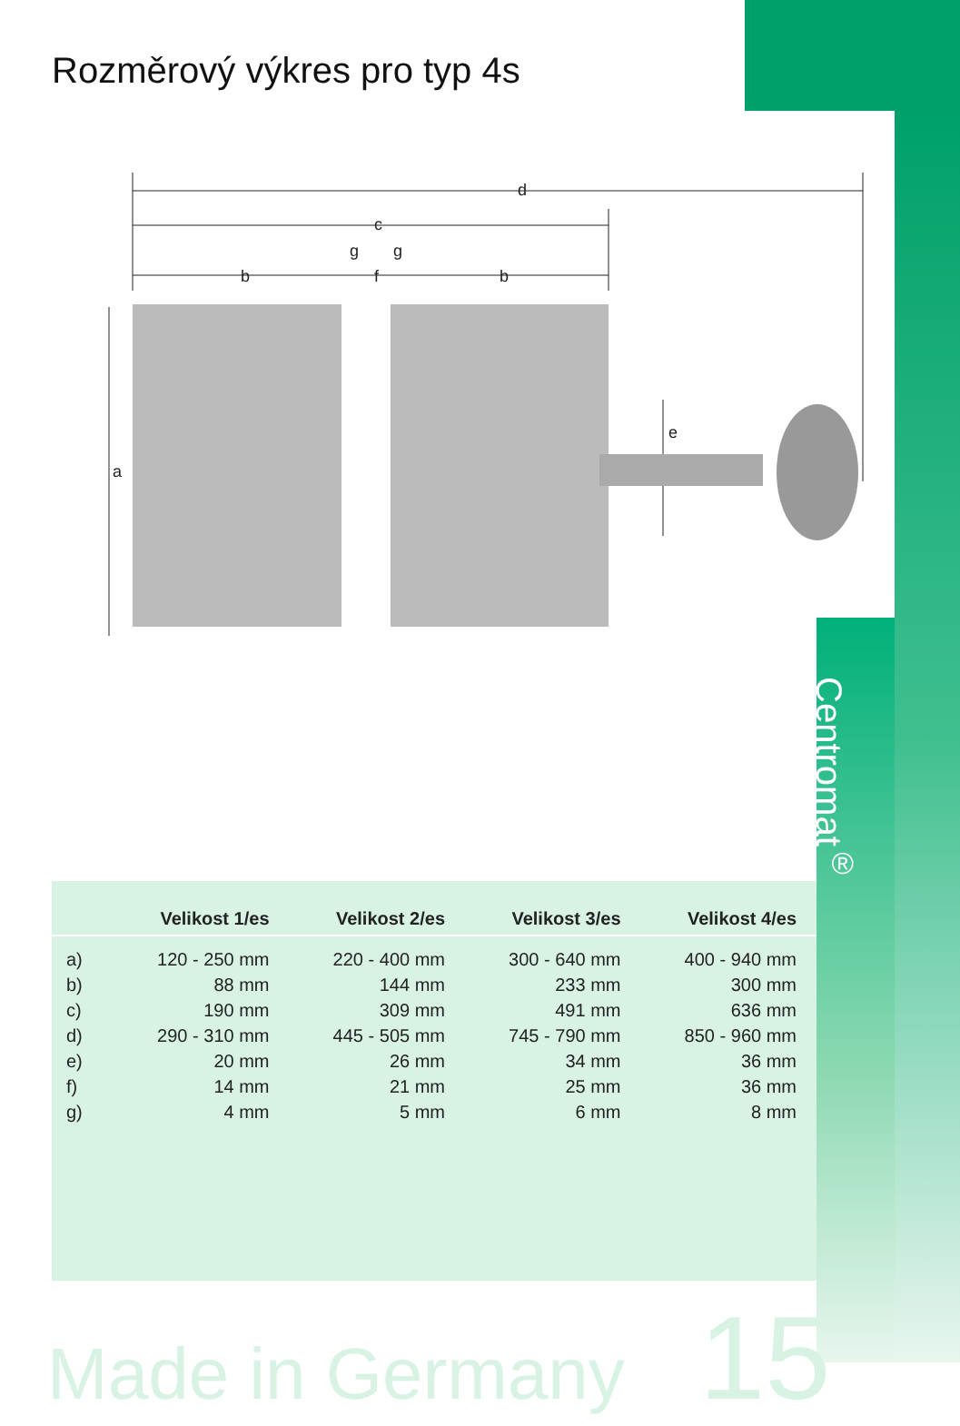Rozměrový výkres pro typ 4s
d
c
b
b
f
g
g
a
e
Centromat<sup>®</sup>
| | Velikost 1/es | Velikost 2/es | Velikost 3/es | Velikost 4/es |
| --- | --- | --- | --- | --- |
| a) | 120 - 250 mm | 220 - 400 mm | 300 - 640 mm | 400 - 940 mm |
| b) | 88 mm | 144 mm | 233 mm | 300 mm |
| c) | 190 mm | 309 mm | 491 mm | 636 mm |
| d) | 290 - 310 mm | 445 - 505 mm | 745 - 790 mm | 850 - 960 mm |
| e) | 20 mm | 26 mm | 34 mm | 36 mm |
| f) | 14 mm | 21 mm | 25 mm | 36 mm |
| g) | 4 mm | 5 mm | 6 mm | 8 mm |
Made in Germany 15